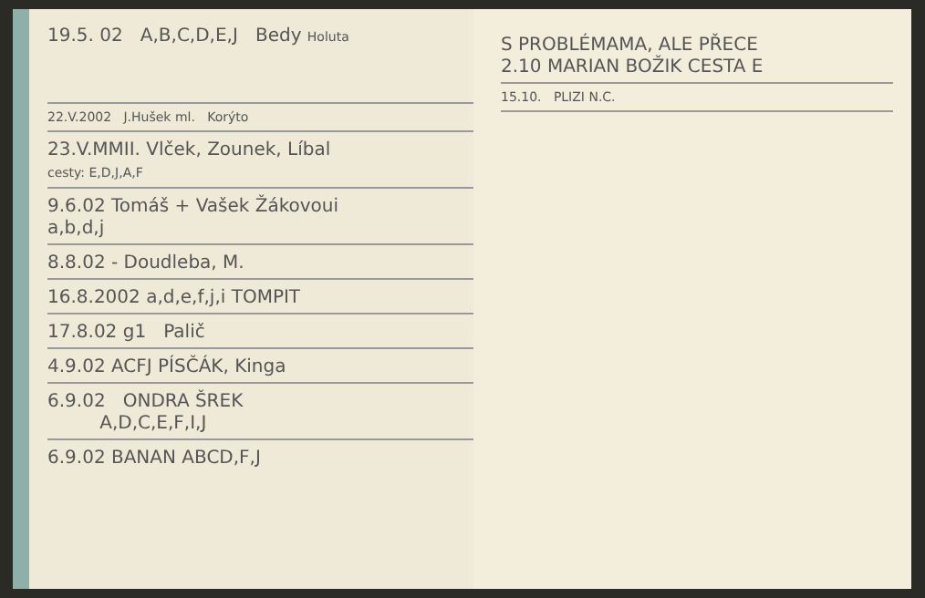19.5. 02 A,B,C,D,E,J Bedy Holuta
22.V.2002 J.Hušek ml. Korýto
23.V.MMII. Vlček, Zounek, Líbal
cesty: E,D,J,A,F
9.6.02 Tomáš + Vašek Žákovoui
a,b,d,j
8.8.02 - Doudleba, M.
16.8.2002 a,d,e,f,j,i TOMPIT
17.8.02 g1 Palič
4.9.02 ACFJ PÍSČÁK, Kinga
6.9.02 ONDRA ŠREK
A,D,C,E,F,I,J
6.9.02 BANAN ABCD,F,J
S PROBLÉMAMA, ALE PŘECE
2.10 MARIAN BOŽIK CESTA E
15.10. PLIZI N.C.